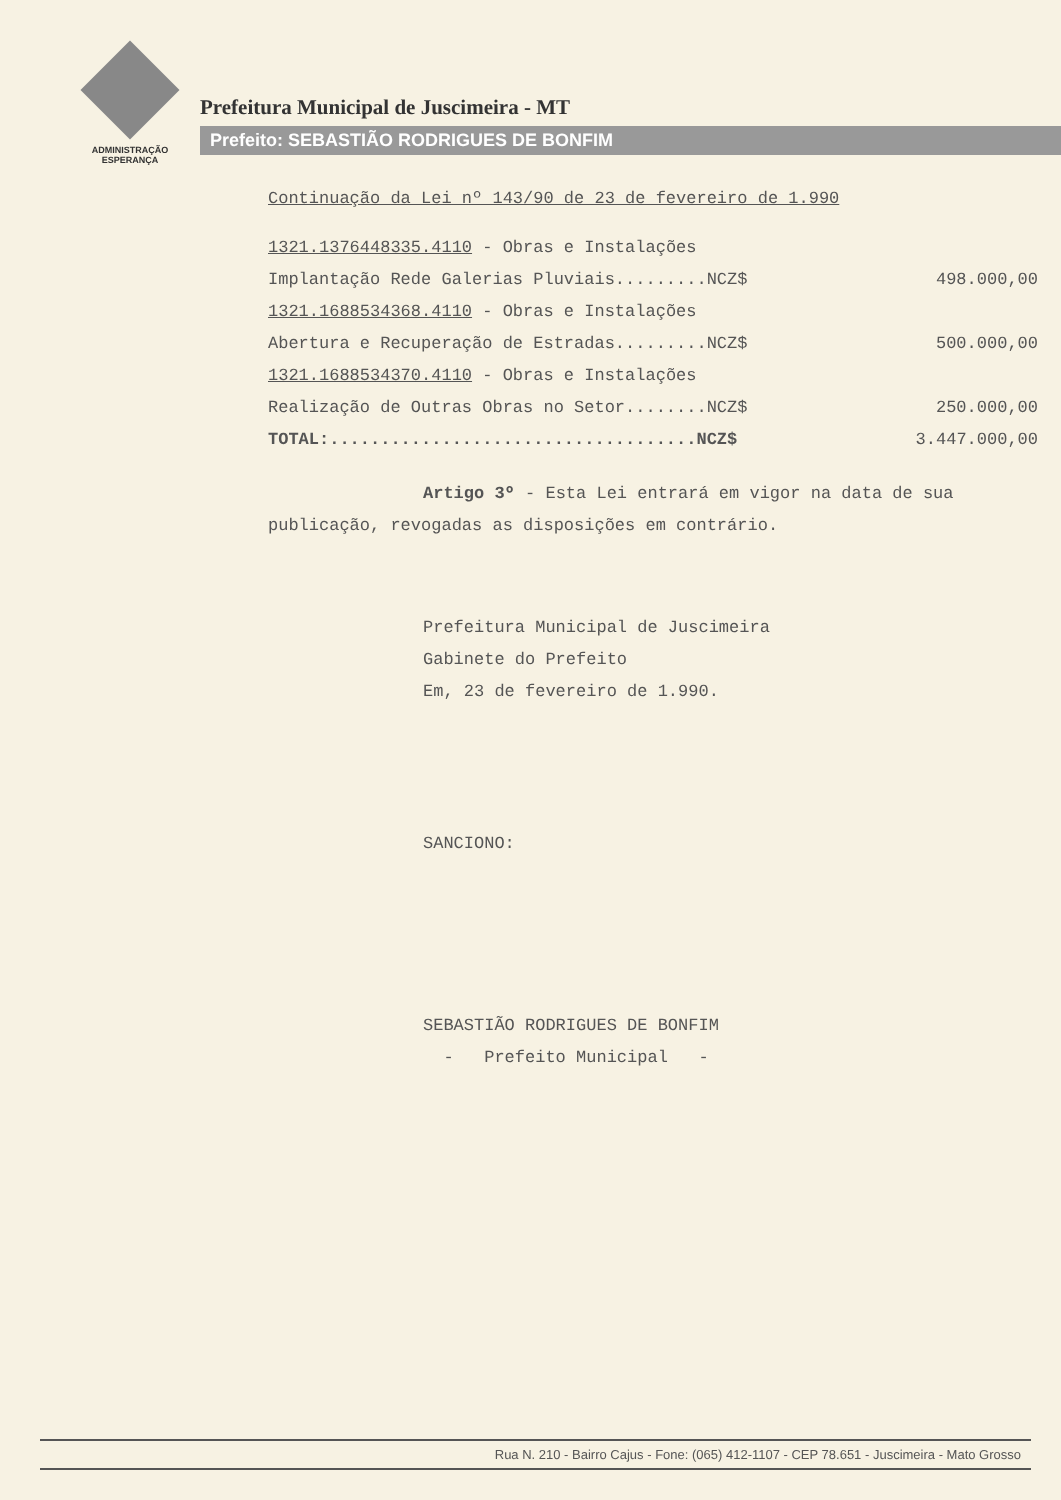ADMINISTRAÇÃO
ESPERANÇA
Prefeitura Municipal de Juscimeira - MT
Prefeito: SEBASTIÃO RODRIGUES DE BONFIM
Continuação da Lei nº 143/90 de 23 de fevereiro de 1.990
1321.1376448335.4110 - Obras e Instalações
Implantação Rede Galerias Pluviais.........NCZ$ 498.000,00
1321.1688534368.4110 - Obras e Instalações
Abertura e Recuperação de Estradas.........NCZ$ 500.000,00
1321.1688534370.4110 - Obras e Instalações
Realização de Outras Obras no Setor........NCZ$ 250.000,00
TOTAL:....................................NCZ$ 3.447.000,00
Artigo 3º - Esta Lei entrará em vigor na data de sua publicação, revogadas as disposições em contrário.
Prefeitura Municipal de Juscimeira
Gabinete do Prefeito
Em, 23 de fevereiro de 1.990.
SANCIONO:
SEBASTIÃO RODRIGUES DE BONFIM
- Prefeito Municipal -
Rua N. 210 - Bairro Cajus - Fone: (065) 412-1107 - CEP 78.651 - Juscimeira - Mato Grosso